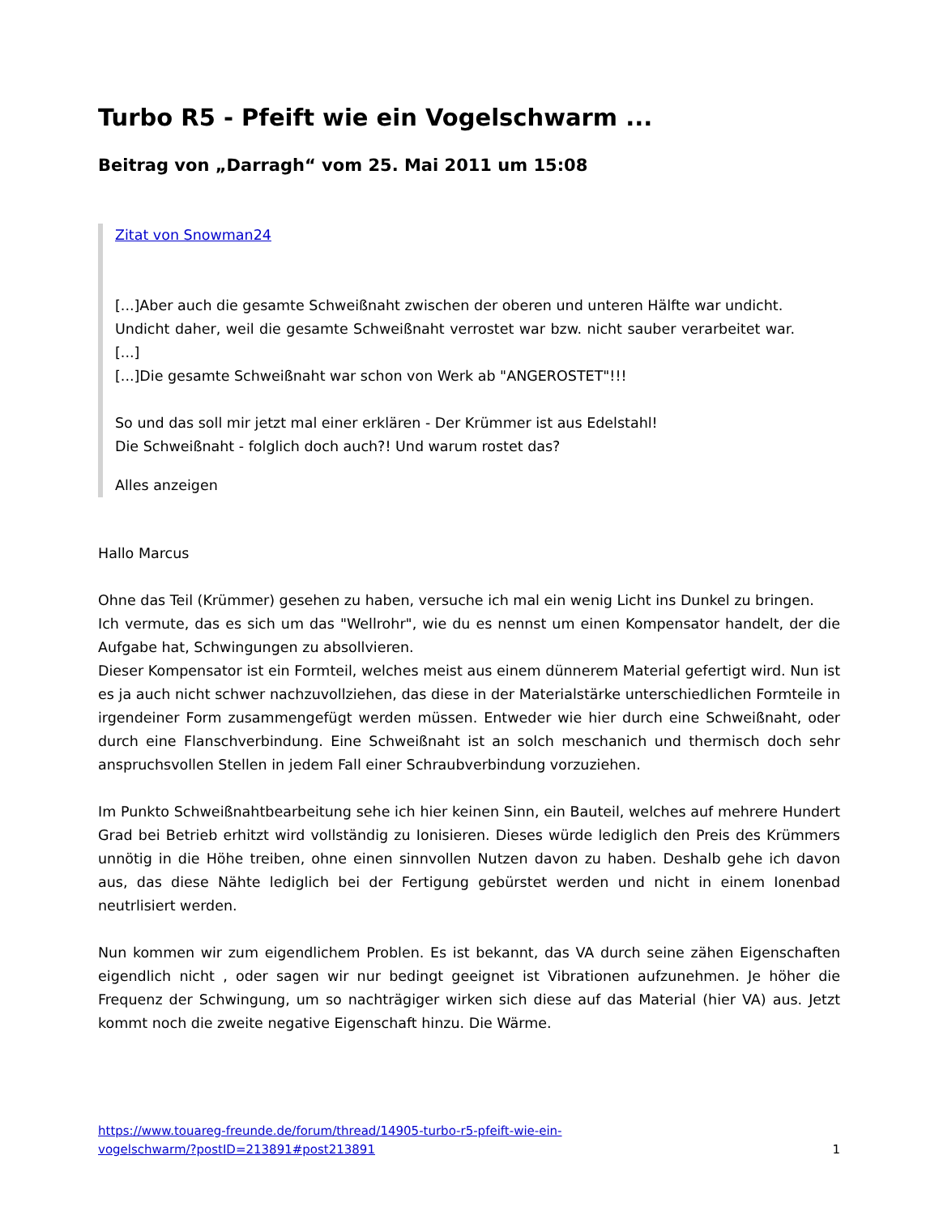Turbo R5 - Pfeift wie ein Vogelschwarm ...
Beitrag von „Darragh“ vom 25. Mai 2011 um 15:08
Zitat von Snowman24
[...]Aber auch die gesamte Schweißnaht zwischen der oberen und unteren Hälfte war undicht.
Undicht daher, weil die gesamte Schweißnaht verrostet war bzw. nicht sauber verarbeitet war.[...]
[...]Die gesamte Schweißnaht war schon von Werk ab "ANGEROSTET"!!!
So und das soll mir jetzt mal einer erklären - Der Krümmer ist aus Edelstahl!
Die Schweißnaht - folglich doch auch?! Und warum rostet das?
Alles anzeigen
Hallo Marcus
Ohne das Teil (Krümmer) gesehen zu haben, versuche ich mal ein wenig Licht ins Dunkel zu bringen.
Ich vermute, das es sich um das "Wellrohr", wie du es nennst um einen Kompensator handelt, der die Aufgabe hat, Schwingungen zu absollvieren.
Dieser Kompensator ist ein Formteil, welches meist aus einem dünnerem Material gefertigt wird. Nun ist es ja auch nicht schwer nachzuvollziehen, das diese in der Materialstärke unterschiedlichen Formteile in irgendeiner Form zusammengefügt werden müssen. Entweder wie hier durch eine Schweißnaht, oder durch eine Flanschverbindung. Eine Schweißnaht ist an solch meschanich und thermisch doch sehr anspruchsvollen Stellen in jedem Fall einer Schraubverbindung vorzuziehen.
Im Punkto Schweißnahtbearbeitung sehe ich hier keinen Sinn, ein Bauteil, welches auf mehrere Hundert Grad bei Betrieb erhitzt wird vollständig zu Ionisieren. Dieses würde lediglich den Preis des Krümmers unnötig in die Höhe treiben, ohne einen sinnvollen Nutzen davon zu haben. Deshalb gehe ich davon aus, das diese Nähte lediglich bei der Fertigung gebürstet werden und nicht in einem Ionenbad neutrlisiert werden.
Nun kommen wir zum eigendlichem Problen. Es ist bekannt, das VA durch seine zähen Eigenschaften eigendlich nicht , oder sagen wir nur bedingt geeignet ist Vibrationen aufzunehmen. Je höher die Frequenz der Schwingung, um so nachträgiger wirken sich diese auf das Material (hier VA) aus. Jetzt kommt noch die zweite negative Eigenschaft hinzu. Die Wärme.
https://www.touareg-freunde.de/forum/thread/14905-turbo-r5-pfeift-wie-ein-
vogelschwarm/?postID=213891#post213891 1